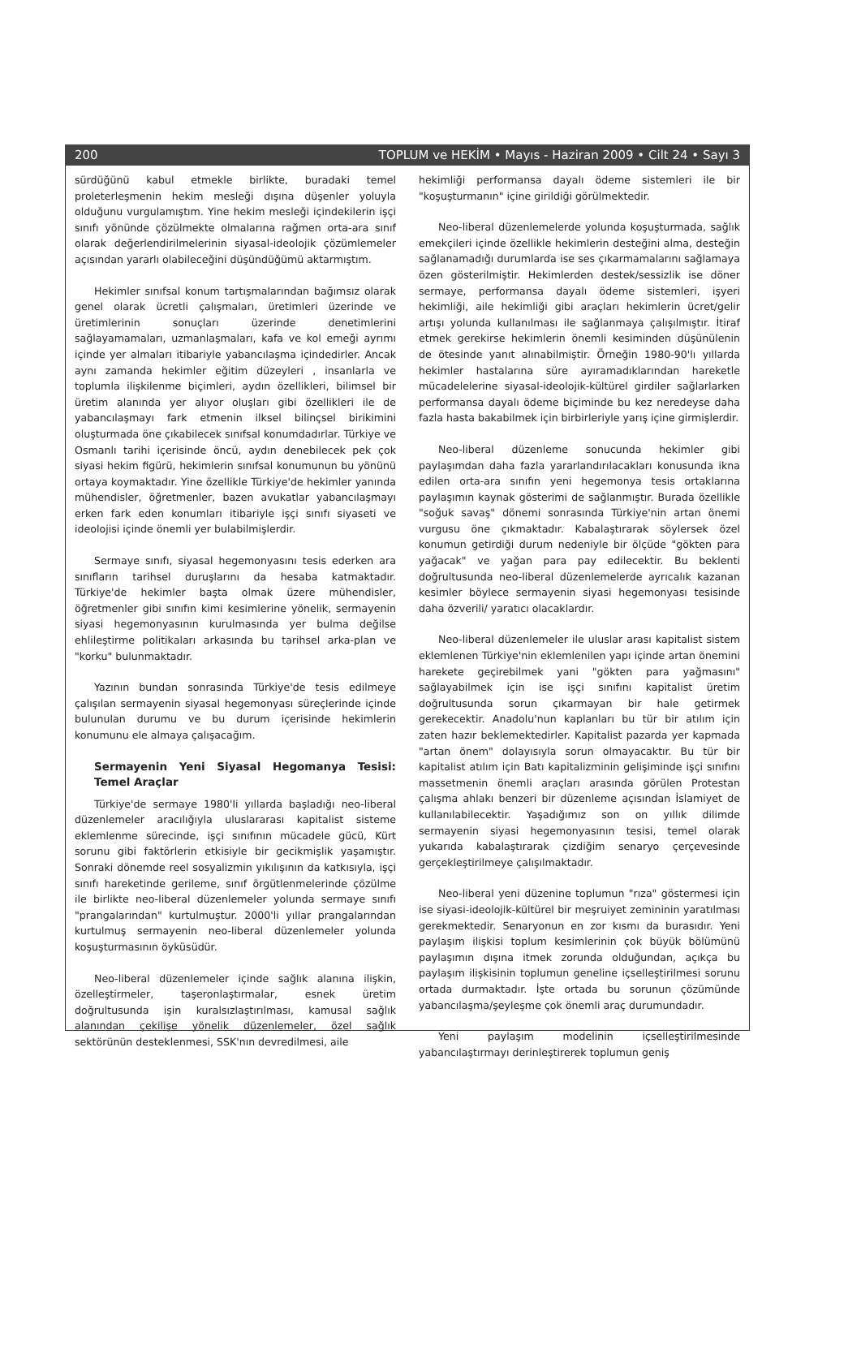200 TOPLUM ve HEKİM • Mayıs - Haziran 2009 • Cilt 24 • Sayı 3
sürdüğünü kabul etmekle birlikte, buradaki temel proleterleşmenin hekim mesleği dışına düşenler yoluyla olduğunu vurgulamıştım. Yine hekim mesleği içindekilerin işçi sınıfı yönünde çözülmekte olmalarına rağmen orta-ara sınıf olarak değerlendirilmelerinin siyasal-ideolojik çözümlemeler açısından yararlı olabileceğini düşündüğümü aktarmıştım.
Hekimler sınıfsal konum tartışmalarından bağımsız olarak genel olarak ücretli çalışmaları, üretimleri üzerinde ve üretimlerinin sonuçları üzerinde denetimlerini sağlayamamaları, uzmanlaşmaları, kafa ve kol emeği ayrımı içinde yer almaları itibariyle yabancılaşma içindedirler. Ancak aynı zamanda hekimler eğitim düzeyleri , insanlarla ve toplumla ilişkilenme biçimleri, aydın özellikleri, bilimsel bir üretim alanında yer alıyor oluşları gibi özellikleri ile de yabancılaşmayı fark etmenin ilksel bilinçsel birikimini oluşturmada öne çıkabilecek sınıfsal konumdadırlar. Türkiye ve Osmanlı tarihi içerisinde öncü, aydın denebilecek pek çok siyasi hekim figürü, hekimlerin sınıfsal konumunun bu yönünü ortaya koymaktadır. Yine özellikle Türkiye'de hekimler yanında mühendisler, öğretmenler, bazen avukatlar yabancılaşmayı erken fark eden konumları itibariyle işçi sınıfı siyaseti ve ideolojisi içinde önemli yer bulabilmişlerdir.
Sermaye sınıfı, siyasal hegemonyasını tesis ederken ara sınıfların tarihsel duruşlarını da hesaba katmaktadır. Türkiye'de hekimler başta olmak üzere mühendisler, öğretmenler gibi sınıfın kimi kesimlerine yönelik, sermayenin siyasi hegemonyasının kurulmasında yer bulma değilse ehlileştirme politikaları arkasında bu tarihsel arka-plan ve "korku" bulunmaktadır.
Yazının bundan sonrasında Türkiye'de tesis edilmeye çalışılan sermayenin siyasal hegemonyası süreçlerinde içinde bulunulan durumu ve bu durum içerisinde hekimlerin konumunu ele almaya çalışacağım.
Sermayenin Yeni Siyasal Hegomanya Tesisi: Temel Araçlar
Türkiye'de sermaye 1980'li yıllarda başladığı neo-liberal düzenlemeler aracılığıyla uluslararası kapitalist sisteme eklemlenme sürecinde, işçi sınıfının mücadele gücü, Kürt sorunu gibi faktörlerin etkisiyle bir gecikmişlik yaşamıştır. Sonraki dönemde reel sosyalizmin yıkılışının da katkısıyla, işçi sınıfı hareketinde gerileme, sınıf örgütlenmelerinde çözülme ile birlikte neo-liberal düzenlemeler yolunda sermaye sınıfı "prangalarından" kurtulmuştur. 2000'li yıllar prangalarından kurtulmuş sermayenin neo-liberal düzenlemeler yolunda koşuşturmasının öyküsüdür.
Neo-liberal düzenlemeler içinde sağlık alanına ilişkin, özelleştirmeler, taşeronlaştırmalar, esnek üretim doğrultusunda işin kuralsızlaştırılması, kamusal sağlık alanından çekilişe yönelik düzenlemeler, özel sağlık sektörünün desteklenmesi, SSK'nın devredilmesi, aile
hekimliği performansa dayalı ödeme sistemleri ile bir "koşuşturmanın" içine girildiği görülmektedir.
Neo-liberal düzenlemelerde yolunda koşuşturmada, sağlık emekçileri içinde özellikle hekimlerin desteğini alma, desteğin sağlanamadığı durumlarda ise ses çıkarmamalarını sağlamaya özen gösterilmiştir. Hekimlerden destek/sessizlik ise döner sermaye, performansa dayalı ödeme sistemleri, işyeri hekimliği, aile hekimliği gibi araçları hekimlerin ücret/gelir artışı yolunda kullanılması ile sağlanmaya çalışılmıştır. İtiraf etmek gerekirse hekimlerin önemli kesiminden düşünülenin de ötesinde yanıt alınabilmiştir. Örneğin 1980-90'lı yıllarda hekimler hastalarına süre ayıramadıklarından hareketle mücadelelerine siyasal-ideolojik-kültürel girdiler sağlarlarken performansa dayalı ödeme biçiminde bu kez neredeyse daha fazla hasta bakabilmek için birbirleriyle yarış içine girmişlerdir.
Neo-liberal düzenleme sonucunda hekimler gibi paylaşımdan daha fazla yararlandırılacakları konusunda ikna edilen orta-ara sınıfın yeni hegemonya tesis ortaklarına paylaşımın kaynak gösterimi de sağlanmıştır. Burada özellikle "soğuk savaş" dönemi sonrasında Türkiye'nin artan önemi vurgusu öne çıkmaktadır. Kabalaştırarak söylersek özel konumun getirdiği durum nedeniyle bir ölçüde "gökten para yağacak" ve yağan para pay edilecektir. Bu beklenti doğrultusunda neo-liberal düzenlemelerde ayrıcalık kazanan kesimler böylece sermayenin siyasi hegemonyası tesisinde daha özverili/ yaratıcı olacaklardır.
Neo-liberal düzenlemeler ile uluslar arası kapitalist sistem eklemlenen Türkiye'nin eklemlenilen yapı içinde artan önemini harekete geçirebilmek yani "gökten para yağmasını" sağlayabilmek için ise işçi sınıfını kapitalist üretim doğrultusunda sorun çıkarmayan bir hale getirmek gerekecektir. Anadolu'nun kaplanları bu tür bir atılım için zaten hazır beklemektedirler. Kapitalist pazarda yer kapmada "artan önem" dolayısıyla sorun olmayacaktır. Bu tür bir kapitalist atılım için Batı kapitalizminin gelişiminde işçi sınıfını massetmenin önemli araçları arasında görülen Protestan çalışma ahlakı benzeri bir düzenleme açısından İslamiyet de kullanılabilecektir. Yaşadığımız son on yıllık dilimde sermayenin siyasi hegemonyasının tesisi, temel olarak yukarıda kabalaştırarak çizdiğim senaryo çerçevesinde gerçekleştirilmeye çalışılmaktadır.
Neo-liberal yeni düzenine toplumun "rıza" göstermesi için ise siyasi-ideolojik-kültürel bir meşruiyet zemininin yaratılması gerekmektedir. Senaryonun en zor kısmı da burasıdır. Yeni paylaşım ilişkisi toplum kesimlerinin çok büyük bölümünü paylaşımın dışına itmek zorunda olduğundan, açıkça bu paylaşım ilişkisinin toplumun geneline içselleştirilmesi sorunu ortada durmaktadır. İşte ortada bu sorunun çözümünde yabancılaşma/şeyleşme çok önemli araç durumundadır.
Yeni paylaşım modelinin içselleştirilmesinde yabancılaştırmayı derinleştirerek toplumun geniş